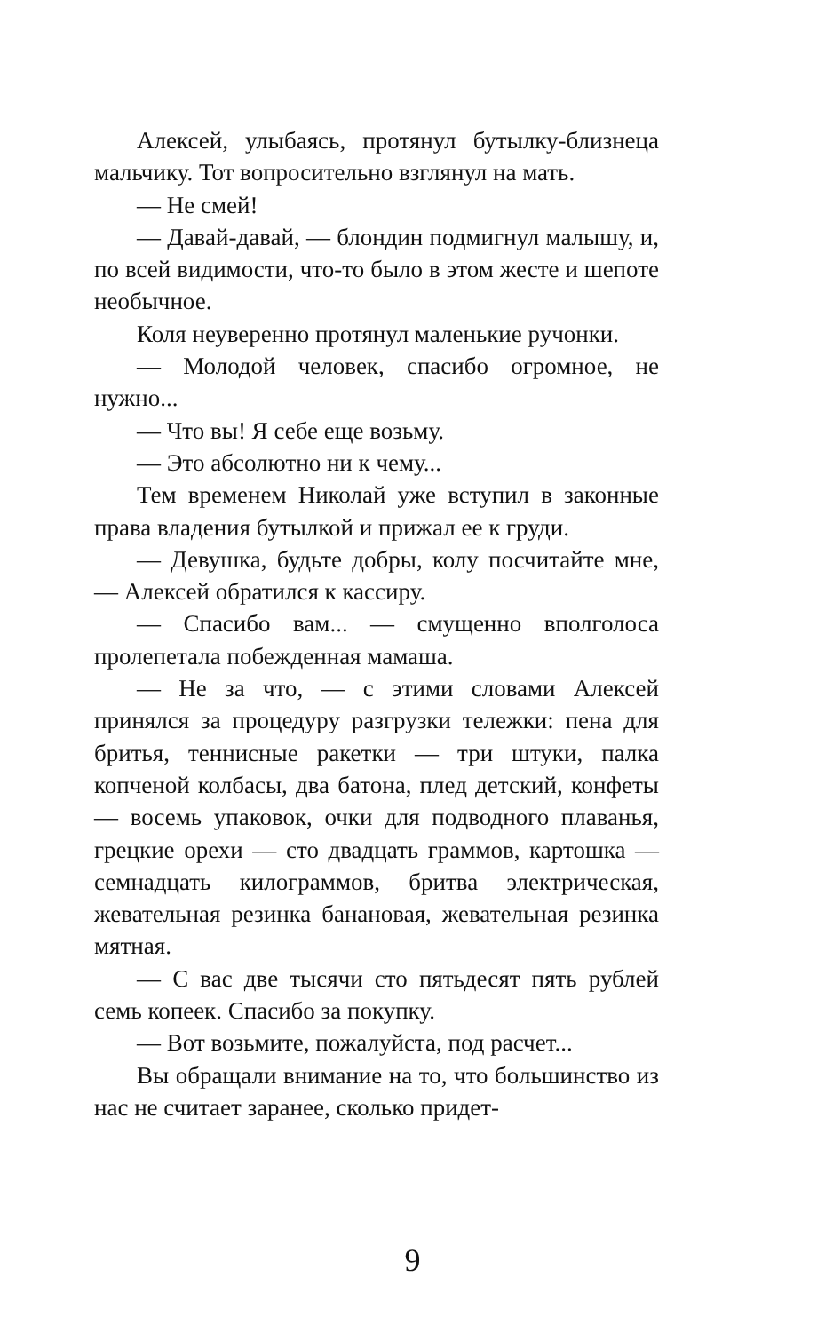Алексей, улыбаясь, протянул бутылку-близнеца мальчику. Тот вопросительно взглянул на мать.
— Не смей!
— Давай-давай, — блондин подмигнул малышу, и, по всей видимости, что-то было в этом жесте и шепоте необычное.
Коля неуверенно протянул маленькие ручонки.
— Молодой человек, спасибо огромное, не нужно...
— Что вы! Я себе еще возьму.
— Это абсолютно ни к чему...
Тем временем Николай уже вступил в законные права владения бутылкой и прижал ее к груди.
— Девушка, будьте добры, колу посчитайте мне, — Алексей обратился к кассиру.
— Спасибо вам... — смущенно вполголоса пролепетала побежденная мамаша.
— Не за что, — с этими словами Алексей принялся за процедуру разгрузки тележки: пена для бритья, теннисные ракетки — три штуки, палка копченой колбасы, два батона, плед детский, конфеты — восемь упаковок, очки для подводного плаванья, грецкие орехи — сто двадцать граммов, картошка — семнадцать килограммов, бритва электрическая, жевательная резинка банановая, жевательная резинка мятная.
— С вас две тысячи сто пятьдесят пять рублей семь копеек. Спасибо за покупку.
— Вот возьмите, пожалуйста, под расчет...
Вы обращали внимание на то, что большинство из нас не считает заранее, сколько придет-
9